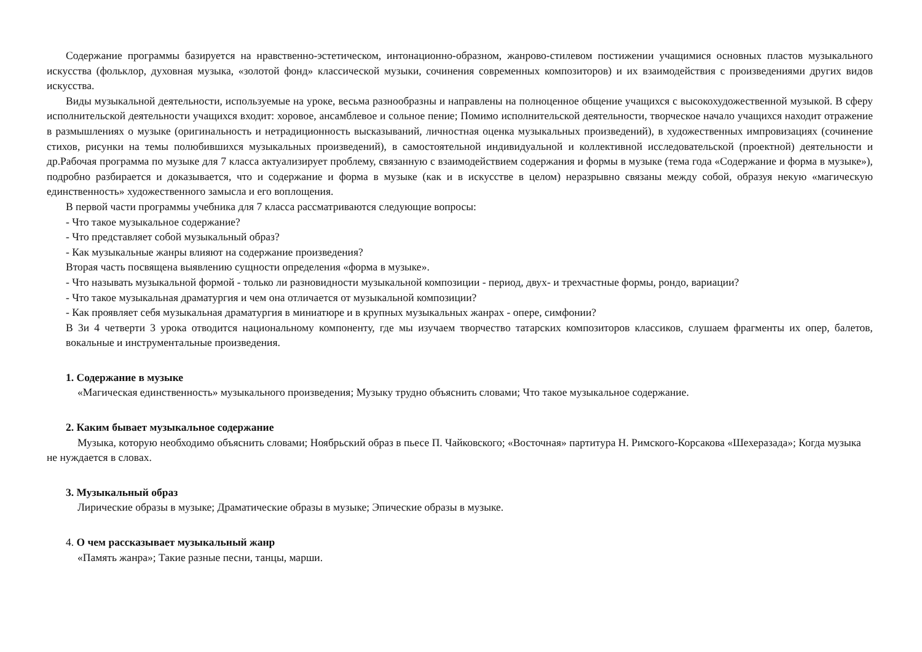Содержание программы базируется на нравственно-эстетическом, интонационно-образном, жанрово-стилевом постижении учащимися основных пластов музыкального искусства (фольклор, духовная музыка, «золотой фонд» классической музыки, сочинения современных композиторов) и их взаимодействия с произведениями других видов искусства.
Виды музыкальной деятельности, используемые на уроке, весьма разнообразны и направлены на полноценное общение учащихся с высокохудожественной музыкой. В сферу исполнительской деятельности учащихся входит: хоровое, ансамблевое и сольное пение; Помимо исполнительской деятельности, творческое начало учащихся находит отражение в размышлениях о музыке (оригинальность и нетрадиционность высказываний, личностная оценка музыкальных произведений), в художественных импровизациях (сочинение стихов, рисунки на темы полюбившихся музыкальных произведений), в самостоятельной индивидуальной и коллективной исследовательской (проектной) деятельности и др.Рабочая программа по музыке для 7 класса актуализирует проблему, связанную с взаимодействием содержания и формы в музыке (тема года «Содержание и форма в музыке»), подробно разбирается и доказывается, что и содержание и форма в музыке (как и в искусстве в целом) неразрывно связаны между собой, образуя некую «магическую единственность» художественного замысла и его воплощения.
В первой части программы учебника для 7 класса рассматриваются следующие вопросы:
- Что такое музыкальное содержание?
- Что представляет собой музыкальный образ?
- Как музыкальные жанры влияют на содержание произведения?
Вторая часть посвящена выявлению сущности определения «форма в музыке».
- Что называть музыкальной формой - только ли разновидности музыкальной композиции - период, двух- и трехчастные формы, рондо, вариации?
- Что такое музыкальная драматургия и чем она отличается от музыкальной композиции?
- Как проявляет себя музыкальная драматургия в миниатюре и в крупных музыкальных жанрах - опере, симфонии?
В 3и 4 четверти 3 урока отводится национальному компоненту, где мы изучаем творчество татарских композиторов классиков, слушаем фрагменты их опер, балетов, вокальные и инструментальные произведения.
1. Содержание в музыке
«Магическая единственность» музыкального произведения; Музыку трудно объяснить словами; Что такое музыкальное содержание.
2. Каким бывает музыкальное содержание
Музыка, которую необходимо объяснить словами; Ноябрьский образ в пьесе П. Чайковского; «Восточная» партитура Н. Римского-Корсакова «Шехеразада»; Когда музыка не нуждается в словах.
3. Музыкальный образ
Лирические образы в музыке; Драматические образы в музыке; Эпические образы в музыке.
4. О чем рассказывает музыкальный жанр
«Память жанра»; Такие разные песни, танцы, марши.